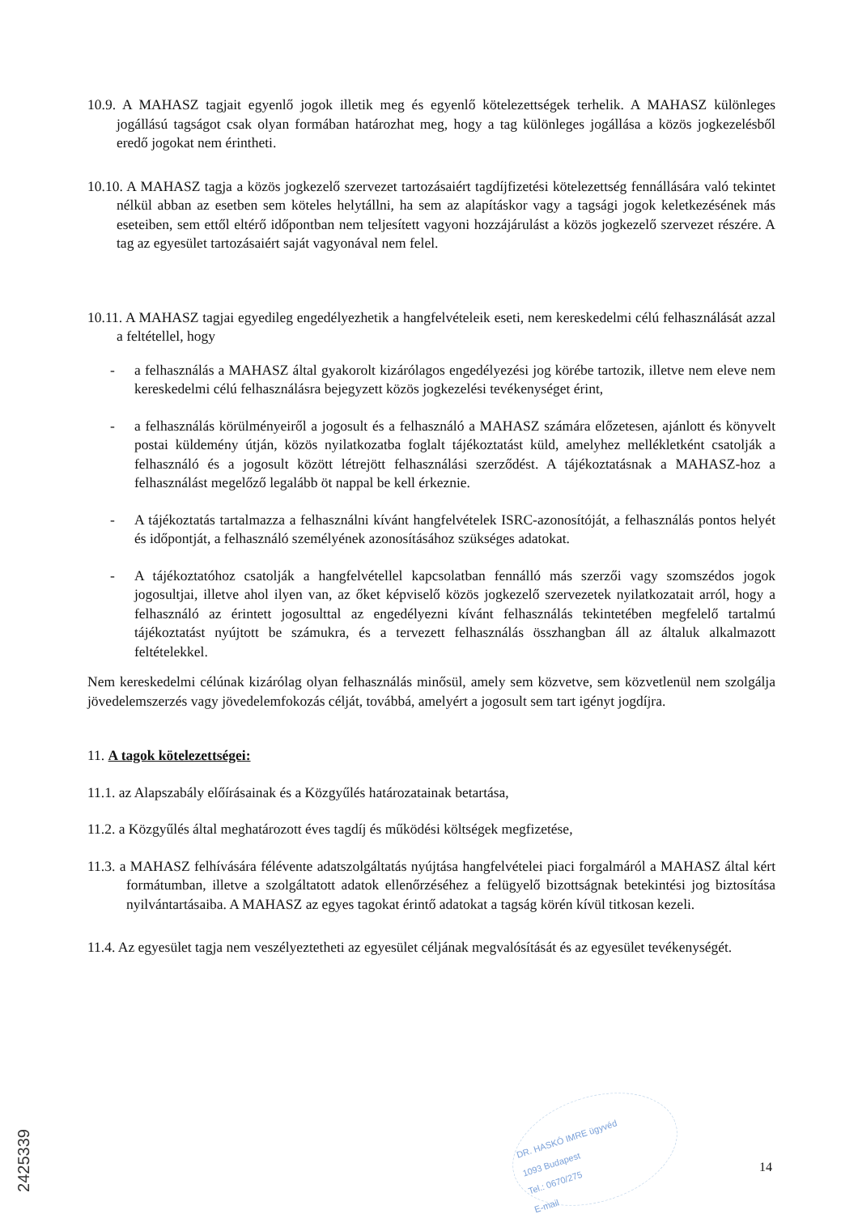10.9. A MAHASZ tagjait egyenlő jogok illetik meg és egyenlő kötelezettségek terhelik. A MAHASZ különleges jogállású tagságot csak olyan formában határozhat meg, hogy a tag különleges jogállása a közös jogkezelésből eredő jogokat nem érintheti.
10.10. A MAHASZ tagja a közös jogkezelő szervezet tartozásaiért tagdíjfizetési kötelezettség fennállására való tekintet nélkül abban az esetben sem köteles helytállni, ha sem az alapításkor vagy a tagsági jogok keletkezésének más eseteiben, sem ettől eltérő időpontban nem teljesített vagyoni hozzájárulást a közös jogkezelő szervezet részére. A tag az egyesület tartozásaiért saját vagyonával nem felel.
10.11. A MAHASZ tagjai egyedileg engedélyezhetik a hangfelvételeik eseti, nem kereskedelmi célú felhasználását azzal a feltétellel, hogy
- a felhasználás a MAHASZ által gyakorolt kizárólagos engedélyezési jog körébe tartozik, illetve nem eleve nem kereskedelmi célú felhasználásra bejegyzett közös jogkezelési tevékenységet érint,
- a felhasználás körülményeiről a jogosult és a felhasználó a MAHASZ számára előzetesen, ajánlott és könyvelt postai küldemény útján, közös nyilatkozatba foglalt tájékoztatást küld, amelyhez mellékletként csatolják a felhasználó és a jogosult között létrejött felhasználási szerződést. A tájékoztatásnak a MAHASZ-hoz a felhasználást megelőző legalább öt nappal be kell érkeznie.
- A tájékoztatás tartalmazza a felhasználni kívánt hangfelvételek ISRC-azonosítóját, a felhasználás pontos helyét és időpontját, a felhasználó személyének azonosításához szükséges adatokat.
- A tájékoztatóhoz csatolják a hangfelvétellel kapcsolatban fennálló más szerzői vagy szomszédos jogok jogosultjai, illetve ahol ilyen van, az őket képviselő közös jogkezelő szervezetek nyilatkozatait arról, hogy a felhasználó az érintett jogosulttal az engedélyezni kívánt felhasználás tekintetében megfelelő tartalmú tájékoztatást nyújtott be számukra, és a tervezett felhasználás összhangban áll az általuk alkalmazott feltételekkel.
Nem kereskedelmi célúnak kizárólag olyan felhasználás minősül, amely sem közvetve, sem közvetlenül nem szolgálja jövedelemszerzés vagy jövedelemfokozás célját, továbbá, amelyért a jogosult sem tart igényt jogdíjra.
11. A tagok kötelezettségei:
11.1. az Alapszabály előírásainak és a Közgyűlés határozatainak betartása,
11.2. a Közgyűlés által meghatározott éves tagdíj és működési költségek megfizetése,
11.3. a MAHASZ felhívására félévente adatszolgáltatás nyújtása hangfelvételei piaci forgalmáról a MAHASZ által kért formátumban, illetve a szolgáltatott adatok ellenőrzéséhez a felügyelő bizottságnak betekintési jog biztosítása nyilvántartásaiba. A MAHASZ az egyes tagokat érintő adatokat a tagság körén kívül titkosan kezeli.
11.4. Az egyesület tagja nem veszélyeztetheti az egyesület céljának megvalósítását és az egyesület tevékenységét.
DR. HASKÓ IMRE ügyvéd
1093 Budapest
Tel.: 0670/275
E-mail
14
2425339